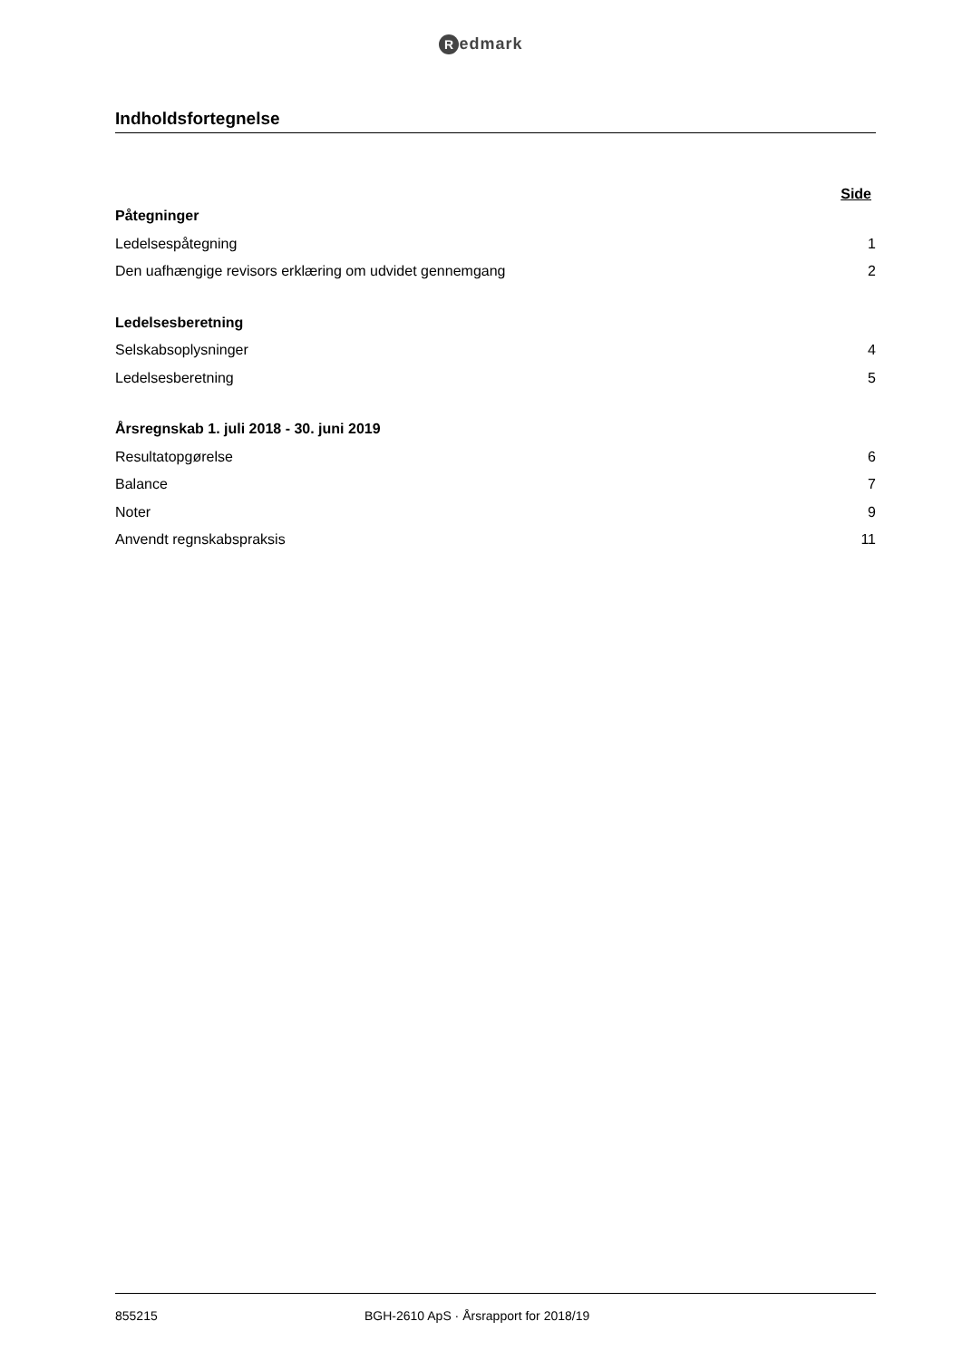Redmark
Indholdsfortegnelse
Side
Påtegninger
Ledelsespåtegning 1
Den uafhængige revisors erklæring om udvidet gennemgang 2
Ledelsesberetning
Selskabsoplysninger 4
Ledelsesberetning 5
Årsregnskab 1. juli 2018 - 30. juni 2019
Resultatopgørelse 6
Balance 7
Noter 9
Anvendt regnskabspraksis 11
855215 BGH-2610 ApS · Årsrapport for 2018/19